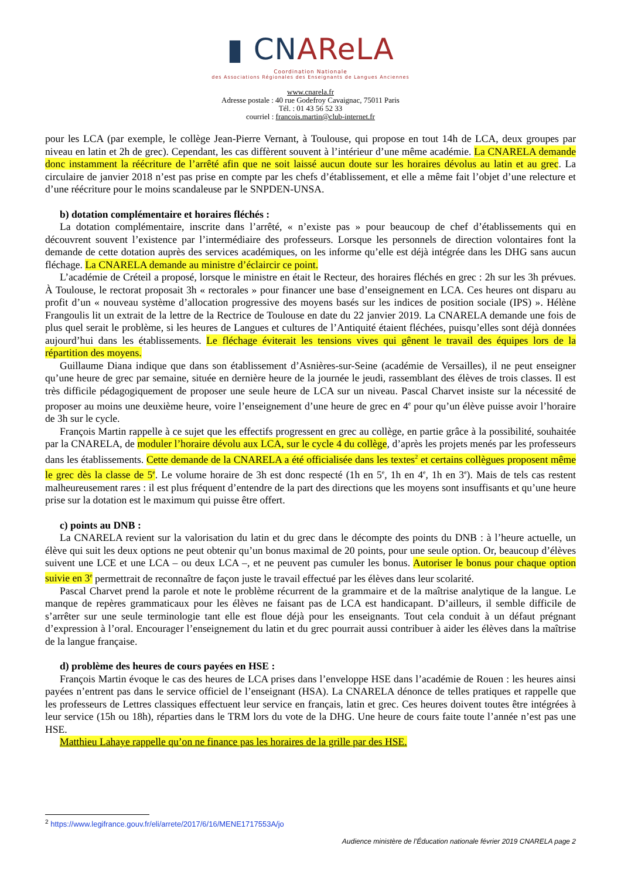▮ CNAReLA
Coordination Nationale
des Associations Régionales des Enseignants de Langues Anciennes
www.cnarela.fr
Adresse postale : 40 rue Godefroy Cavaignac, 75011 Paris
Tél. : 01 43 56 52 33
courriel : francois.martin@club-internet.fr
pour les LCA (par exemple, le collège Jean-Pierre Vernant, à Toulouse, qui propose en tout 14h de LCA, deux groupes par niveau en latin et 2h de grec). Cependant, les cas diffèrent souvent à l’intérieur d’une même académie. La CNARELA demande donc instamment la réécriture de l’arrêté afin que ne soit laissé aucun doute sur les horaires dévolus au latin et au grec. La circulaire de janvier 2018 n’est pas prise en compte par les chefs d’établissement, et elle a même fait l’objet d’une relecture et d’une réécriture pour le moins scandaleuse par le SNPDEN-UNSA.
b) dotation complémentaire et horaires fléchés :
La dotation complémentaire, inscrite dans l’arrêté, « n’existe pas » pour beaucoup de chef d’établissements qui en découvrent souvent l’existence par l’intermédiaire des professeurs. Lorsque les personnels de direction volontaires font la demande de cette dotation auprès des services académiques, on les informe qu’elle est déjà intégrée dans les DHG sans aucun fléchage. La CNARELA demande au ministre d’éclaircir ce point.
L’académie de Créteil a proposé, lorsque le ministre en était le Recteur, des horaires fléchés en grec : 2h sur les 3h prévues. À Toulouse, le rectorat proposait 3h « rectorales » pour financer une base d’enseignement en LCA. Ces heures ont disparu au profit d’un « nouveau système d’allocation progressive des moyens basés sur les indices de position sociale (IPS) ». Hélène Frangoulis lit un extrait de la lettre de la Rectrice de Toulouse en date du 22 janvier 2019. La CNARELA demande une fois de plus quel serait le problème, si les heures de Langues et cultures de l’Antiquité étaient fléchées, puisqu’elles sont déjà données aujourd’hui dans les établissements. Le fléchage éviterait les tensions vives qui gênent le travail des équipes lors de la répartition des moyens.
Guillaume Diana indique que dans son établissement d’Asnières-sur-Seine (académie de Versailles), il ne peut enseigner qu’une heure de grec par semaine, située en dernière heure de la journée le jeudi, rassemblant des élèves de trois classes. Il est très difficile pédagogiquement de proposer une seule heure de LCA sur un niveau. Pascal Charvet insiste sur la nécessité de proposer au moins une deuxième heure, voire l’enseignement d’une heure de grec en 4<sup>e</sup> pour qu’un élève puisse avoir l’horaire de 3h sur le cycle.
François Martin rappelle à ce sujet que les effectifs progressent en grec au collège, en partie grâce à la possibilité, souhaitée par la CNARELA, de moduler l’horaire dévolu aux LCA, sur le cycle 4 du collège, d’après les projets menés par les professeurs dans les établissements. Cette demande de la CNARELA a été officialisée dans les textes<sup>2</sup> et certains collègues proposent même le grec dès la classe de 5<sup>e</sup>. Le volume horaire de 3h est donc respecté (1h en 5<sup>e</sup>, 1h en 4<sup>e</sup>, 1h en 3<sup>e</sup>). Mais de tels cas restent malheureusement rares : il est plus fréquent d’entendre de la part des directions que les moyens sont insuffisants et qu’une heure prise sur la dotation est le maximum qui puisse être offert.
c) points au DNB :
La CNARELA revient sur la valorisation du latin et du grec dans le décompte des points du DNB : à l’heure actuelle, un élève qui suit les deux options ne peut obtenir qu’un bonus maximal de 20 points, pour une seule option. Or, beaucoup d’élèves suivent une LCE et une LCA – ou deux LCA –, et ne peuvent pas cumuler les bonus. Autoriser le bonus pour chaque option suivie en 3<sup>e</sup> permettrait de reconnaître de façon juste le travail effectué par les élèves dans leur scolarité.
Pascal Charvet prend la parole et note le problème récurrent de la grammaire et de la maîtrise analytique de la langue. Le manque de repères grammaticaux pour les élèves ne faisant pas de LCA est handicapant. D’ailleurs, il semble difficile de s’arrêter sur une seule terminologie tant elle est floue déjà pour les enseignants. Tout cela conduit à un défaut prégnant d’expression à l’oral. Encourager l’enseignement du latin et du grec pourrait aussi contribuer à aider les élèves dans la maîtrise de la langue française.
d) problème des heures de cours payées en HSE :
François Martin évoque le cas des heures de LCA prises dans l’enveloppe HSE dans l’académie de Rouen : les heures ainsi payées n’entrent pas dans le service officiel de l’enseignant (HSA). La CNARELA dénonce de telles pratiques et rappelle que les professeurs de Lettres classiques effectuent leur service en français, latin et grec. Ces heures doivent toutes être intégrées à leur service (15h ou 18h), réparties dans le TRM lors du vote de la DHG. Une heure de cours faite toute l’année n’est pas une HSE.
Matthieu Lahaye rappelle qu’on ne finance pas les horaires de la grille par des HSE.
<sup>2</sup> https://www.legifrance.gouv.fr/eli/arrete/2017/6/16/MENE1717553A/jo
Audience ministère de l’Éducation nationale février 2019 CNARELA page 2